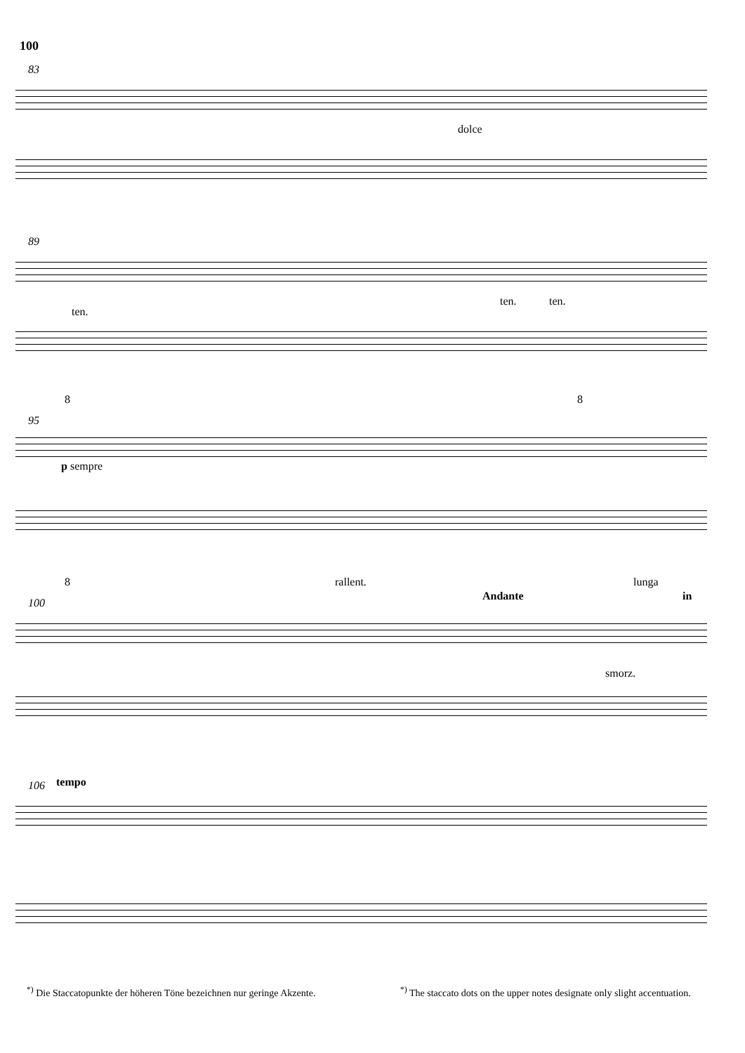100
83
dolce
89
ten.
ten. ten.
8 8
95
p sempre
8 rallent.
Andante
lunga
in
100
smorz.
106 tempo
<sup>*)</sup> Die Staccatopunkte der höheren Töne bezeichnen nur geringe Akzente.
<sup>*)</sup> The staccato dots on the upper notes designate only slight accentuation.